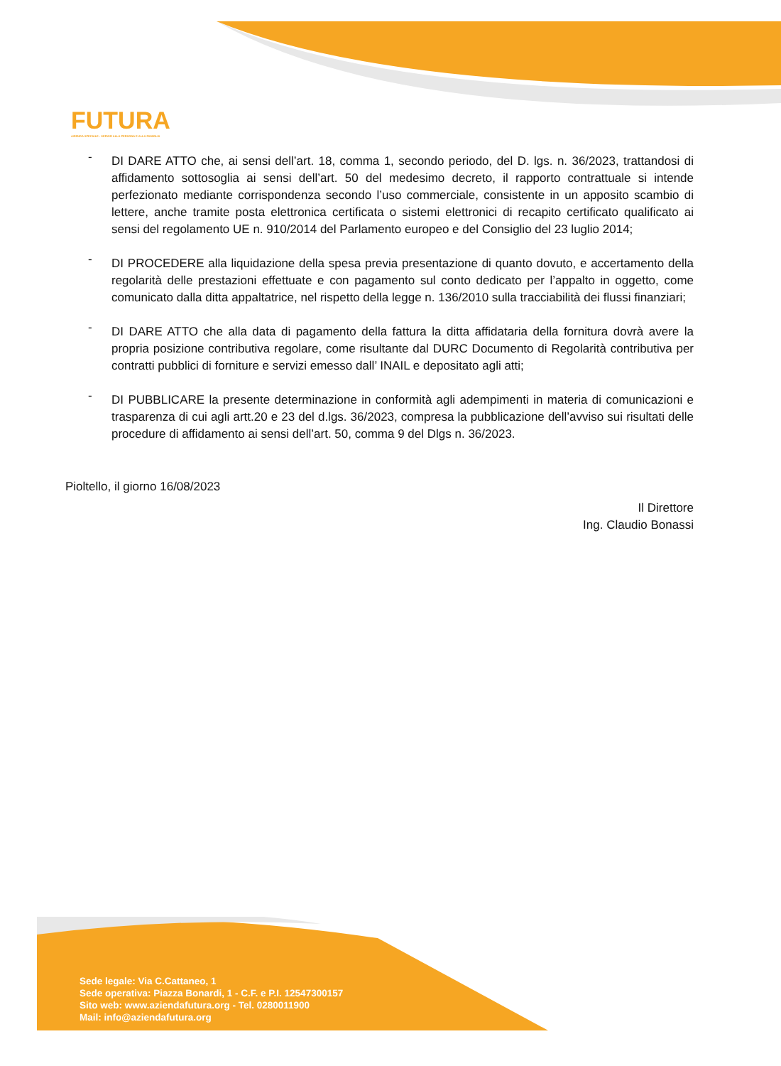FUTURA
AZIENDA SPECIALE - SERVIZI ALLA PERSONA E ALLA FAMIGLIA
- DI DARE ATTO che, ai sensi dell’art. 18, comma 1, secondo periodo, del D. lgs. n. 36/2023, trattandosi di affidamento sottosoglia ai sensi dell’art. 50 del medesimo decreto, il rapporto contrattuale si intende perfezionato mediante corrispondenza secondo l’uso commerciale, consistente in un apposito scambio di lettere, anche tramite posta elettronica certificata o sistemi elettronici di recapito certificato qualificato ai sensi del regolamento UE n. 910/2014 del Parlamento europeo e del Consiglio del 23 luglio 2014;
- DI PROCEDERE alla liquidazione della spesa previa presentazione di quanto dovuto, e accertamento della regolarità delle prestazioni effettuate e con pagamento sul conto dedicato per l’appalto in oggetto, come comunicato dalla ditta appaltatrice, nel rispetto della legge n. 136/2010 sulla tracciabilità dei flussi finanziari;
- DI DARE ATTO che alla data di pagamento della fattura la ditta affidataria della fornitura dovrà avere la propria posizione contributiva regolare, come risultante dal DURC Documento di Regolarità contributiva per contratti pubblici di forniture e servizi emesso dall’ INAIL e depositato agli atti;
- DI PUBBLICARE la presente determinazione in conformità agli adempimenti in materia di comunicazioni e trasparenza di cui agli artt.20 e 23 del d.lgs. 36/2023, compresa la pubblicazione dell’avviso sui risultati delle procedure di affidamento ai sensi dell’art. 50, comma 9 del Dlgs n. 36/2023.
Pioltello, il giorno 16/08/2023
Il Direttore
Ing. Claudio Bonassi
Sede legale: Via C.Cattaneo, 1
Sede operativa: Piazza Bonardi, 1 - C.F. e P.I. 12547300157
Sito web: www.aziendafutura.org - Tel. 0280011900
Mail: info@aziendafutura.org